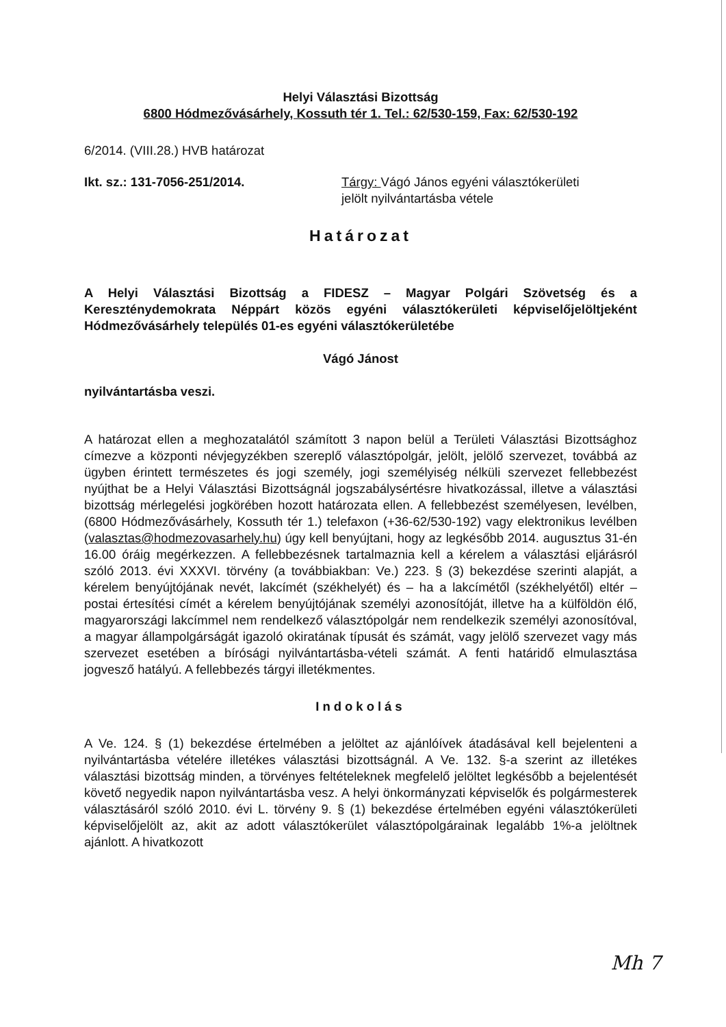Helyi Választási Bizottság
6800 Hódmezővásárhely, Kossuth tér 1. Tel.: 62/530-159, Fax: 62/530-192
6/2014. (VIII.28.) HVB határozat
Ikt. sz.: 131-7056-251/2014. Tárgy: Vágó János egyéni választókerületi
jelölt nyilvántartásba vétele
Határozat
A Helyi Választási Bizottság a FIDESZ – Magyar Polgári Szövetség és a Kereszténydemokrata Néppárt közös egyéni választókerületi képviselőjelöltjeként Hódmezővásárhely település 01-es egyéni választókerületébe
Vágó Jánost
nyilvántartásba veszi.
A határozat ellen a meghozatalától számított 3 napon belül a Területi Választási Bizottsághoz címezve a központi névjegyzékben szereplő választópolgár, jelölt, jelölő szervezet, továbbá az ügyben érintett természetes és jogi személy, jogi személyiség nélküli szervezet fellebbezést nyújthat be a Helyi Választási Bizottságnál jogszabálysértésre hivatkozással, illetve a választási bizottság mérlegelési jogkörében hozott határozata ellen. A fellebbezést személyesen, levélben, (6800 Hódmezővásárhely, Kossuth tér 1.) telefaxon (+36-62/530-192) vagy elektronikus levélben (valasztas@hodmezovasarhely.hu) úgy kell benyújtani, hogy az legkésőbb 2014. augusztus 31-én 16.00 óráig megérkezzen. A fellebbezésnek tartalmaznia kell a kérelem a választási eljárásról szóló 2013. évi XXXVI. törvény (a továbbiakban: Ve.) 223. § (3) bekezdése szerinti alapját, a kérelem benyújtójának nevét, lakcímét (székhelyét) és – ha a lakcímétől (székhelyétől) eltér – postai értesítési címét a kérelem benyújtójának személyi azonosítóját, illetve ha a külföldön élő, magyarországi lakcímmel nem rendelkező választópolgár nem rendelkezik személyi azonosítóval, a magyar állampolgárságát igazoló okiratának típusát és számát, vagy jelölő szervezet vagy más szervezet esetében a bírósági nyilvántartásba-vételi számát. A fenti határidő elmulasztása jogvesző hatályú. A fellebbezés tárgyi illetékmentes.
Indokolás
A Ve. 124. § (1) bekezdése értelmében a jelöltet az ajánlóívek átadásával kell bejelenteni a nyilvántartásba vételére illetékes választási bizottságnál. A Ve. 132. §-a szerint az illetékes választási bizottság minden, a törvényes feltételeknek megfelelő jelöltet legkésőbb a bejelentését követő negyedik napon nyilvántartásba vesz. A helyi önkormányzati képviselők és polgármesterek választásáról szóló 2010. évi L. törvény 9. § (1) bekezdése értelmében egyéni választókerületi képviselőjelölt az, akit az adott választókerület választópolgárainak legalább 1%-a jelöltnek ajánlott. A hivatkozott
Mh 7